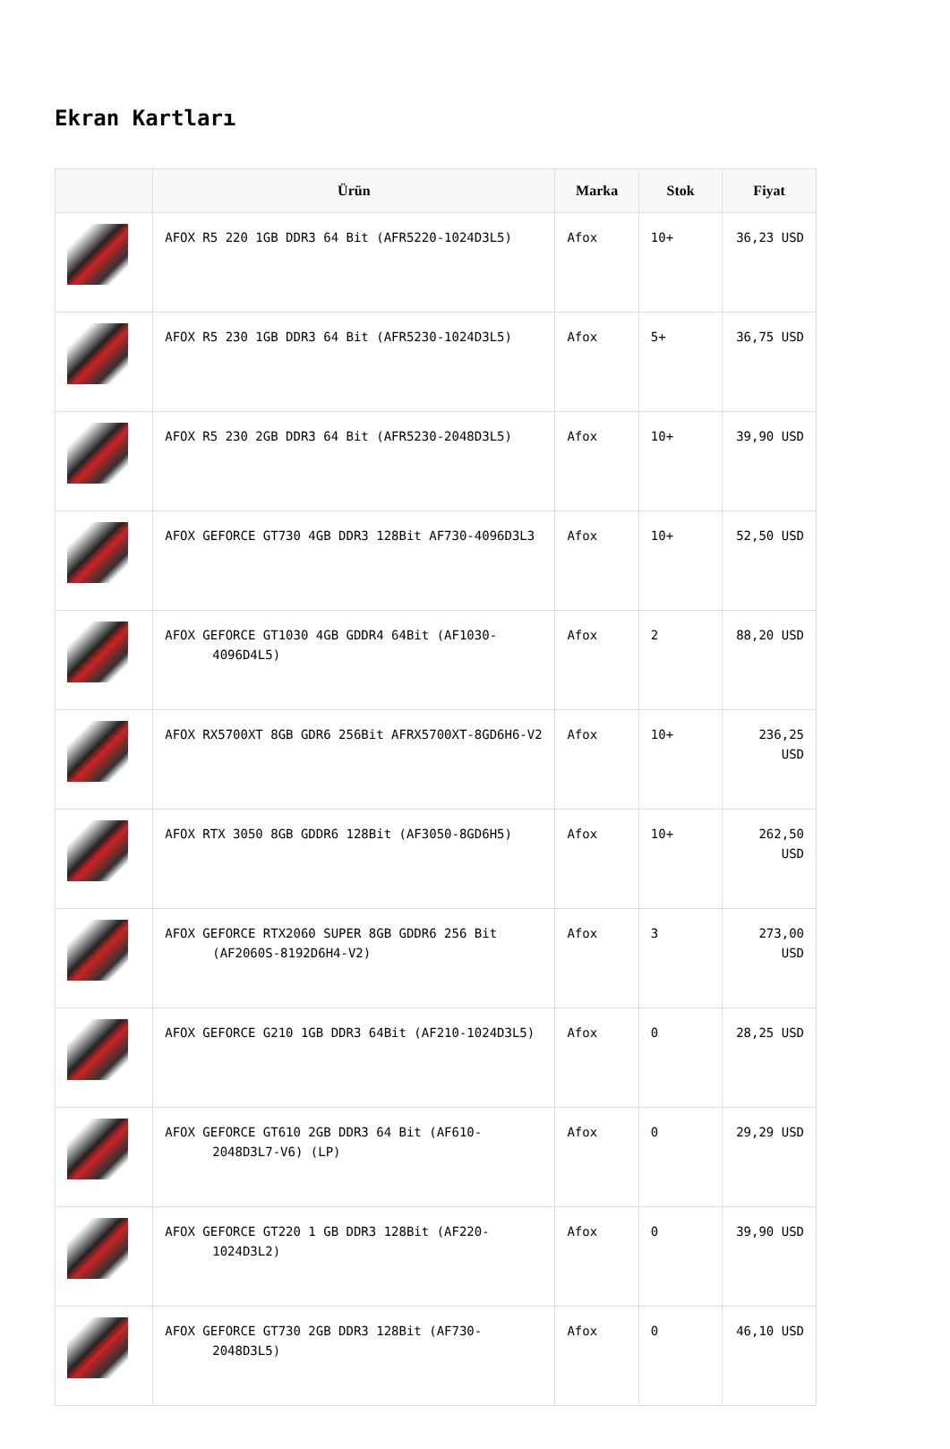Ekran Kartları
| | Ürün | Marka | Stok | Fiyat |
| --- | --- | --- | --- | --- |
| | AFOX R5 220 1GB DDR3 64 Bit (AFR5220-1024D3L5) | Afox | 10+ | 36,23 USD |
| | AFOX R5 230 1GB DDR3 64 Bit (AFR5230-1024D3L5) | Afox | 5+ | 36,75 USD |
| | AFOX R5 230 2GB DDR3 64 Bit (AFR5230-2048D3L5) | Afox | 10+ | 39,90 USD |
| | AFOX GEFORCE GT730 4GB DDR3 128Bit AF730-4096D3L3 | Afox | 10+ | 52,50 USD |
| | AFOX GEFORCE GT1030 4GB GDDR4 64Bit (AF1030-4096D4L5) | Afox | 2 | 88,20 USD |
| | AFOX RX5700XT 8GB GDR6 256Bit AFRX5700XT-8GD6H6-V2 | Afox | 10+ | 236,25 USD |
| | AFOX RTX 3050 8GB GDDR6 128Bit (AF3050-8GD6H5) | Afox | 10+ | 262,50 USD |
| | AFOX GEFORCE RTX2060 SUPER 8GB GDDR6 256 Bit (AF2060S-8192D6H4-V2) | Afox | 3 | 273,00 USD |
| | AFOX GEFORCE G210 1GB DDR3 64Bit (AF210-1024D3L5) | Afox | 0 | 28,25 USD |
| | AFOX GEFORCE GT610 2GB DDR3 64 Bit (AF610-2048D3L7-V6) (LP) | Afox | 0 | 29,29 USD |
| | AFOX GEFORCE GT220 1 GB DDR3 128Bit (AF220-1024D3L2) | Afox | 0 | 39,90 USD |
| | AFOX GEFORCE GT730 2GB DDR3 128Bit (AF730-2048D3L5) | Afox | 0 | 46,10 USD |